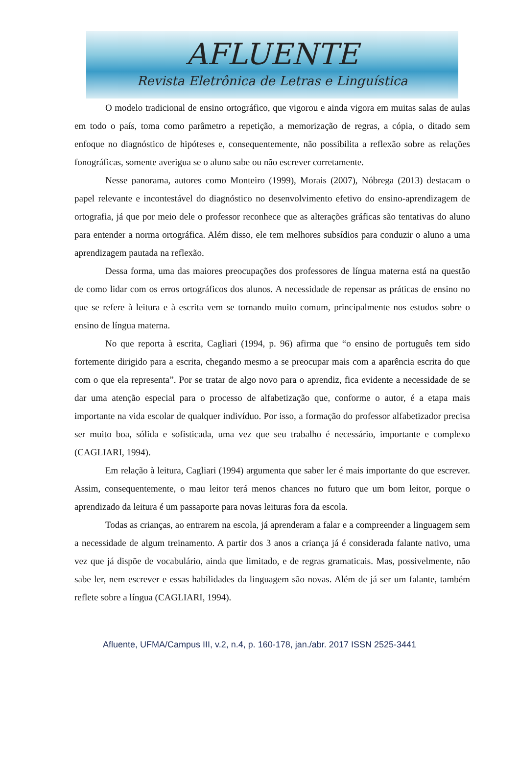AFLUENTE
Revista Eletrônica de Letras e Linguística
O modelo tradicional de ensino ortográfico, que vigorou e ainda vigora em muitas salas de aulas em todo o país, toma como parâmetro a repetição, a memorização de regras, a cópia, o ditado sem enfoque no diagnóstico de hipóteses e, consequentemente, não possibilita a reflexão sobre as relações fonográficas, somente averigua se o aluno sabe ou não escrever corretamente.
Nesse panorama, autores como Monteiro (1999), Morais (2007), Nóbrega (2013) destacam o papel relevante e incontestável do diagnóstico no desenvolvimento efetivo do ensino-aprendizagem de ortografia, já que por meio dele o professor reconhece que as alterações gráficas são tentativas do aluno para entender a norma ortográfica. Além disso, ele tem melhores subsídios para conduzir o aluno a uma aprendizagem pautada na reflexão.
Dessa forma, uma das maiores preocupações dos professores de língua materna está na questão de como lidar com os erros ortográficos dos alunos. A necessidade de repensar as práticas de ensino no que se refere à leitura e à escrita vem se tornando muito comum, principalmente nos estudos sobre o ensino de língua materna.
No que reporta à escrita, Cagliari (1994, p. 96) afirma que “o ensino de português tem sido fortemente dirigido para a escrita, chegando mesmo a se preocupar mais com a aparência escrita do que com o que ela representa”. Por se tratar de algo novo para o aprendiz, fica evidente a necessidade de se dar uma atenção especial para o processo de alfabetização que, conforme o autor, é a etapa mais importante na vida escolar de qualquer indivíduo. Por isso, a formação do professor alfabetizador precisa ser muito boa, sólida e sofisticada, uma vez que seu trabalho é necessário, importante e complexo (CAGLIARI, 1994).
Em relação à leitura, Cagliari (1994) argumenta que saber ler é mais importante do que escrever. Assim, consequentemente, o mau leitor terá menos chances no futuro que um bom leitor, porque o aprendizado da leitura é um passaporte para novas leituras fora da escola.
Todas as crianças, ao entrarem na escola, já aprenderam a falar e a compreender a linguagem sem a necessidade de algum treinamento. A partir dos 3 anos a criança já é considerada falante nativo, uma vez que já dispõe de vocabulário, ainda que limitado, e de regras gramaticais. Mas, possivelmente, não sabe ler, nem escrever e essas habilidades da linguagem são novas. Além de já ser um falante, também reflete sobre a língua (CAGLIARI, 1994).
Afluente, UFMA/Campus III, v.2, n.4, p. 160-178, jan./abr. 2017 ISSN 2525-3441